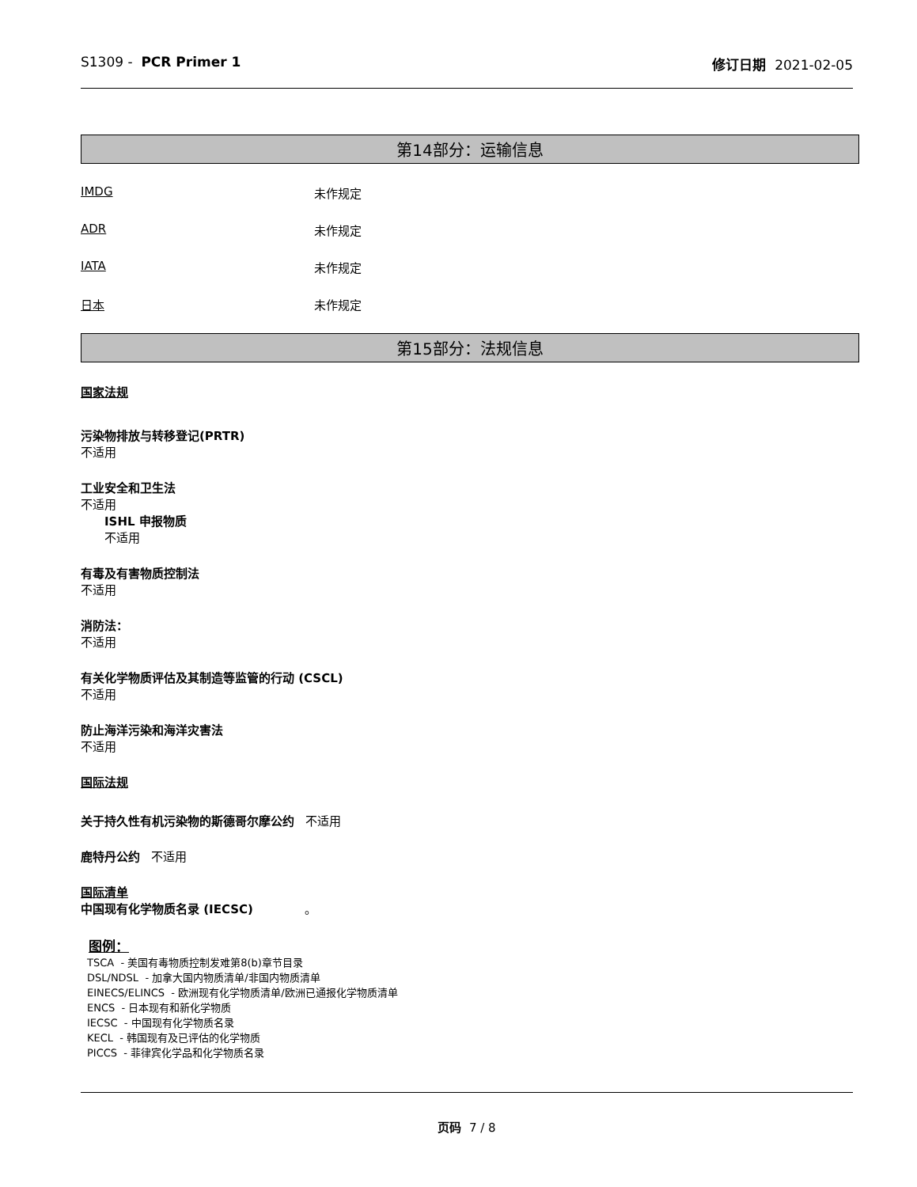S1309 - PCR Primer 1 修订日期 2021-02-05
第14部分：运输信息
IMDG 未作规定
ADR 未作规定
IATA 未作规定
日本 未作规定
第15部分：法规信息
国家法规
污染物排放与转移登记(PRTR)
不适用
工业安全和卫生法
不适用
ISHL 申报物质
不适用
有毒及有害物质控制法
不适用
消防法：
不适用
有关化学物质评估及其制造等监管的行动 (CSCL)
不适用
防止海洋污染和海洋灾害法
不适用
国际法规
关于持久性有机污染物的斯德哥尔摩公约 不适用
鹿特丹公约 不适用
国际清单
中国现有化学物质名录 (IECSC) 。
图例：
TSCA - 美国有毒物质控制发难第8(b)章节目录
DSL/NDSL - 加拿大国内物质清单/非国内物质清单
EINECS/ELINCS - 欧洲现有化学物质清单/欧洲已通报化学物质清单
ENCS - 日本现有和新化学物质
IECSC - 中国现有化学物质名录
KECL - 韩国现有及已评估的化学物质
PICCS - 菲律宾化学品和化学物质名录
页码 7 / 8